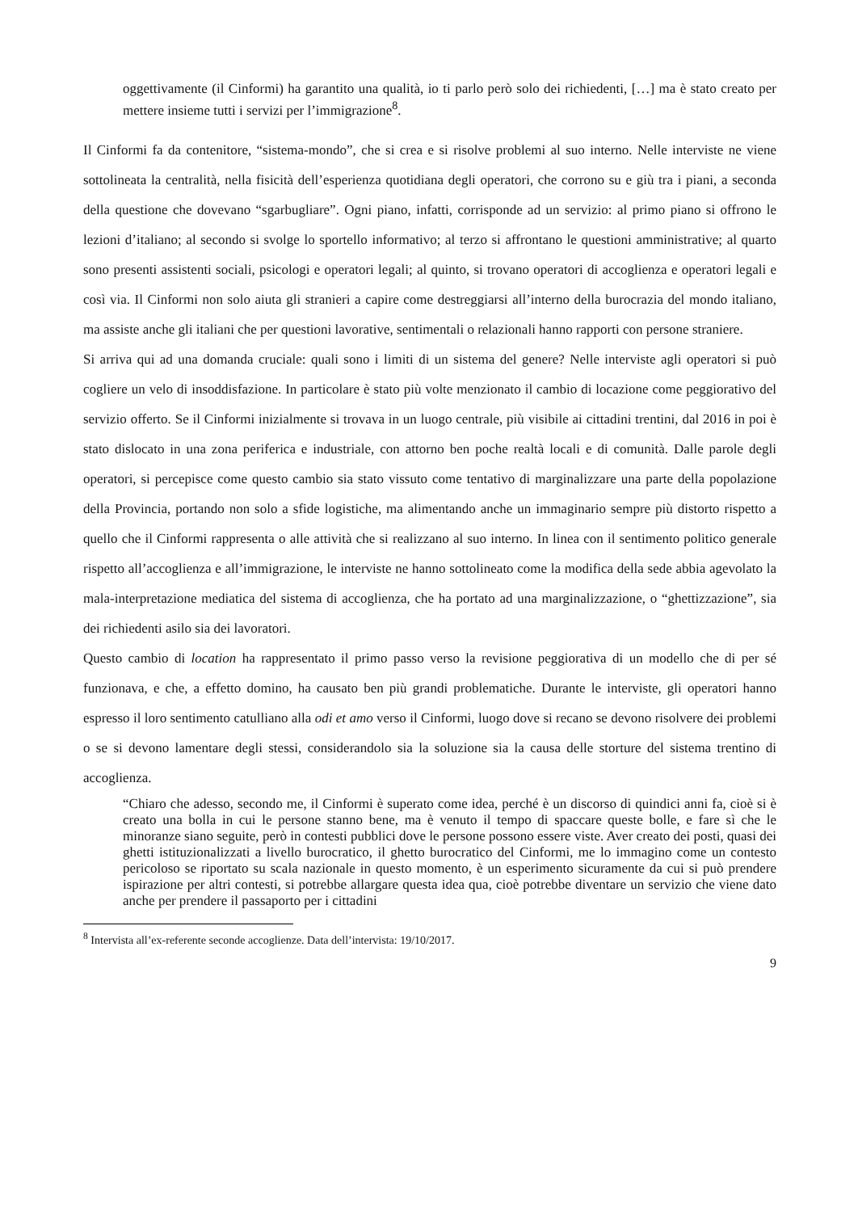oggettivamente (il Cinformi) ha garantito una qualità, io ti parlo però solo dei richiedenti, […] ma è stato creato per mettere insieme tutti i servizi per l’immigrazione<sup>8</sup>.
Il Cinformi fa da contenitore, “sistema-mondo”, che si crea e si risolve problemi al suo interno. Nelle interviste ne viene sottolineata la centralità, nella fisicità dell’esperienza quotidiana degli operatori, che corrono su e giù tra i piani, a seconda della questione che dovevano “sgarbugliare”. Ogni piano, infatti, corrisponde ad un servizio: al primo piano si offrono le lezioni d’italiano; al secondo si svolge lo sportello informativo; al terzo si affrontano le questioni amministrative; al quarto sono presenti assistenti sociali, psicologi e operatori legali; al quinto, si trovano operatori di accoglienza e operatori legali e così via. Il Cinformi non solo aiuta gli stranieri a capire come destreggiarsi all’interno della burocrazia del mondo italiano, ma assiste anche gli italiani che per questioni lavorative, sentimentali o relazionali hanno rapporti con persone straniere.
Si arriva qui ad una domanda cruciale: quali sono i limiti di un sistema del genere? Nelle interviste agli operatori si può cogliere un velo di insoddisfazione. In particolare è stato più volte menzionato il cambio di locazione come peggiorativo del servizio offerto. Se il Cinformi inizialmente si trovava in un luogo centrale, più visibile ai cittadini trentini, dal 2016 in poi è stato dislocato in una zona periferica e industriale, con attorno ben poche realtà locali e di comunità. Dalle parole degli operatori, si percepisce come questo cambio sia stato vissuto come tentativo di marginalizzare una parte della popolazione della Provincia, portando non solo a sfide logistiche, ma alimentando anche un immaginario sempre più distorto rispetto a quello che il Cinformi rappresenta o alle attività che si realizzano al suo interno. In linea con il sentimento politico generale rispetto all’accoglienza e all’immigrazione, le interviste ne hanno sottolineato come la modifica della sede abbia agevolato la mala-interpretazione mediatica del sistema di accoglienza, che ha portato ad una marginalizzazione, o “ghettizzazione”, sia dei richiedenti asilo sia dei lavoratori.
Questo cambio di location ha rappresentato il primo passo verso la revisione peggiorativa di un modello che di per sé funzionava, e che, a effetto domino, ha causato ben più grandi problematiche. Durante le interviste, gli operatori hanno espresso il loro sentimento catulliano alla odi et amo verso il Cinformi, luogo dove si recano se devono risolvere dei problemi o se si devono lamentare degli stessi, considerandolo sia la soluzione sia la causa delle storture del sistema trentino di accoglienza.
“Chiaro che adesso, secondo me, il Cinformi è superato come idea, perché è un discorso di quindici anni fa, cioè si è creato una bolla in cui le persone stanno bene, ma è venuto il tempo di spaccare queste bolle, e fare sì che le minoranze siano seguite, però in contesti pubblici dove le persone possono essere viste. Aver creato dei posti, quasi dei ghetti istituzionalizzati a livello burocratico, il ghetto burocratico del Cinformi, me lo immagino come un contesto pericoloso se riportato su scala nazionale in questo momento, è un esperimento sicuramente da cui si può prendere ispirazione per altri contesti, si potrebbe allargare questa idea qua, cioè potrebbe diventare un servizio che viene dato anche per prendere il passaporto per i cittadini
<sup>8</sup> Intervista all’ex-referente seconde accoglienze. Data dell’intervista: 19/10/2017.
9